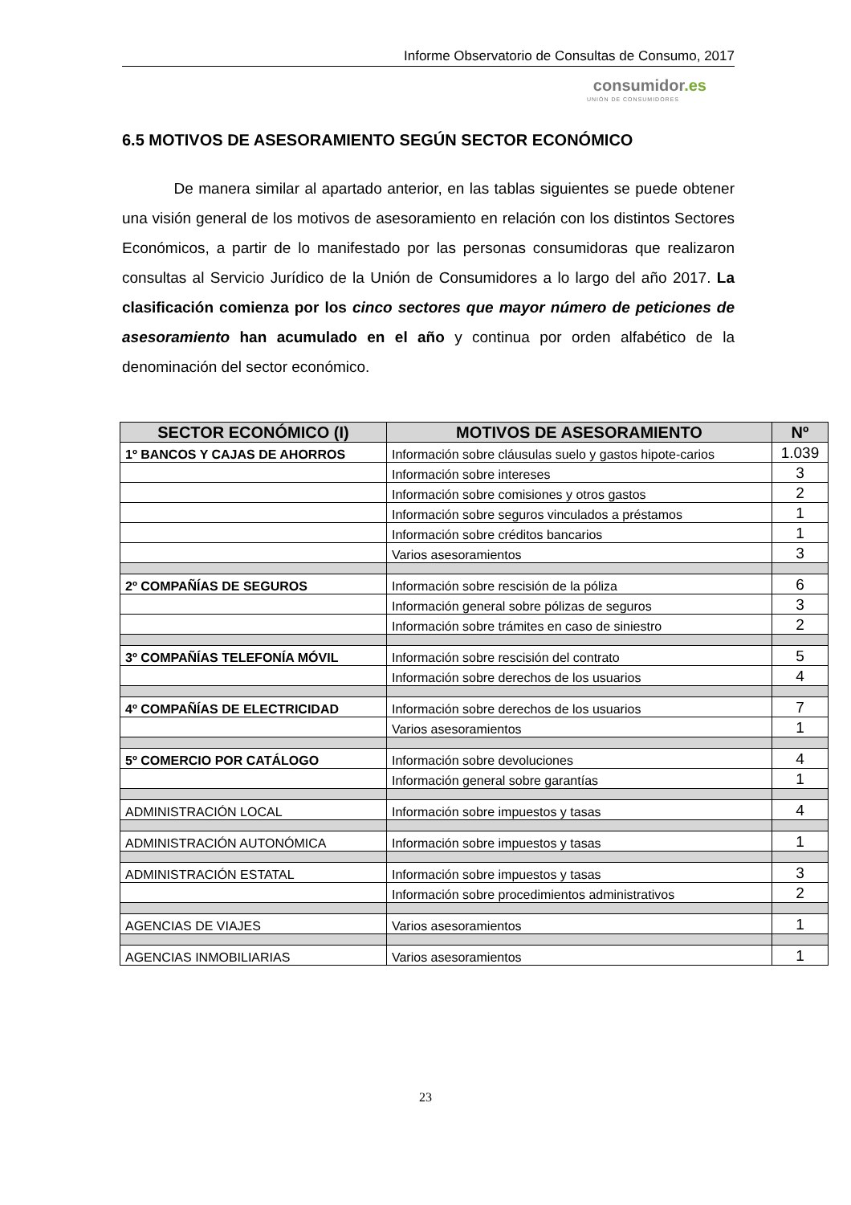Informe Observatorio de Consultas de Consumo, 2017
consumidor.es
UNIÓN DE CONSUMIDORES
6.5 MOTIVOS DE ASESORAMIENTO SEGÚN SECTOR ECONÓMICO
De manera similar al apartado anterior, en las tablas siguientes se puede obtener una visión general de los motivos de asesoramiento en relación con los distintos Sectores Económicos, a partir de lo manifestado por las personas consumidoras que realizaron consultas al Servicio Jurídico de la Unión de Consumidores a lo largo del año 2017. La clasificación comienza por los cinco sectores que mayor número de peticiones de asesoramiento han acumulado en el año y continua por orden alfabético de la denominación del sector económico.
| SECTOR ECONÓMICO (I) | MOTIVOS DE ASESORAMIENTO | Nº |
| --- | --- | --- |
| 1º BANCOS Y CAJAS DE AHORROS | Información sobre cláusulas suelo y gastos hipote-carios | 1.039 |
| | Información sobre intereses | 3 |
| | Información sobre comisiones y otros gastos | 2 |
| | Información sobre seguros vinculados a préstamos | 1 |
| | Información sobre créditos bancarios | 1 |
| | Varios asesoramientos | 3 |
| 2º COMPAÑÍAS DE SEGUROS | Información sobre rescisión de la póliza | 6 |
| | Información general sobre pólizas de seguros | 3 |
| | Información sobre trámites en caso de siniestro | 2 |
| 3º COMPAÑÍAS TELEFONÍA MÓVIL | Información sobre rescisión del contrato | 5 |
| | Información sobre derechos de los usuarios | 4 |
| 4º COMPAÑÍAS DE ELECTRICIDAD | Información sobre derechos de los usuarios | 7 |
| | Varios asesoramientos | 1 |
| 5º COMERCIO POR CATÁLOGO | Información sobre devoluciones | 4 |
| | Información general sobre garantías | 1 |
| ADMINISTRACIÓN LOCAL | Información sobre impuestos y tasas | 4 |
| ADMINISTRACIÓN AUTONÓMICA | Información sobre impuestos y tasas | 1 |
| ADMINISTRACIÓN ESTATAL | Información sobre impuestos y tasas | 3 |
| | Información sobre procedimientos administrativos | 2 |
| AGENCIAS DE VIAJES | Varios asesoramientos | 1 |
| AGENCIAS INMOBILIARIAS | Varios asesoramientos | 1 |
23